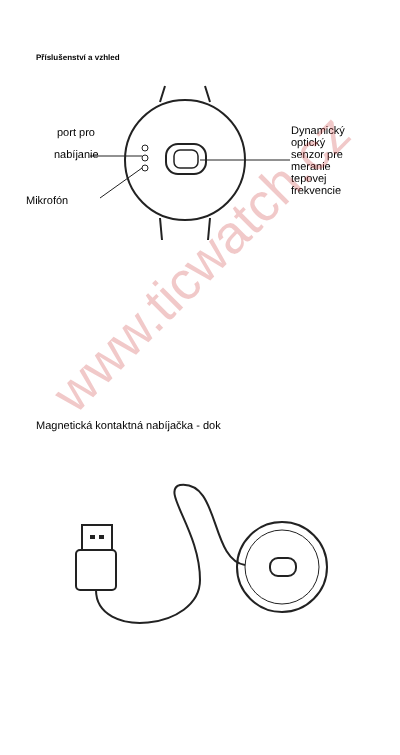Příslušenství a vzhled
port pro
nabíjanie
Mikrofón
Dynamický
optický
senzor pre
meranie
tepovej
frekvencie
Magnetická kontaktná nabíjačka - dok
www.ticwatch.cz